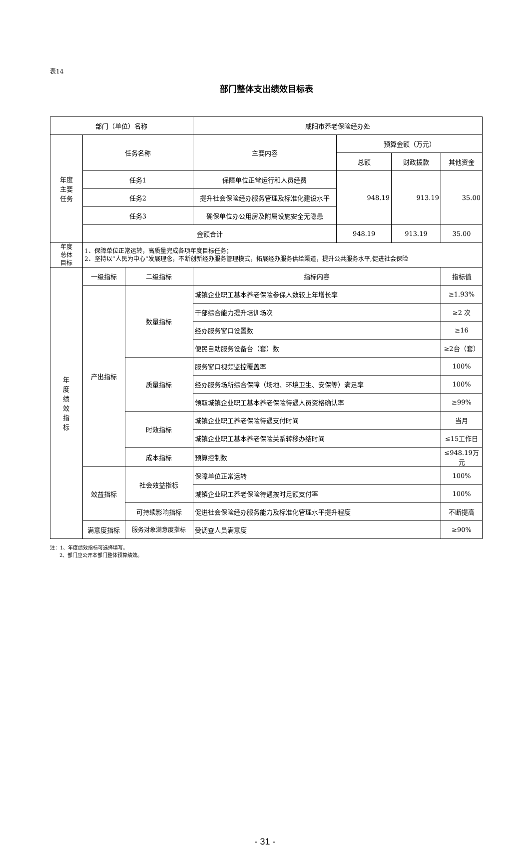表14
部门整体支出绩效目标表
| 部门（单位）名称 | | | 咸阳市养老保险经办处 | | | |
| 年度 主要 任务 | 任务名称 | | 主要内容 | 预算金额（万元） | | |
| | | | | 总额 | 财政拨款 | 其他资金 |
| | 任务1 | | 保障单位正常运行和人员经费 | 948.19 | 913.19 | 35.00 |
| | 任务2 | | 提升社会保险经办服务管理及标准化建设水平 | | | |
| | 任务3 | | 确保单位办公用房及附属设施安全无隐患 | | | |
| | 金额合计 | | | 948.19 | 913.19 | 35.00 |
| 年度 总体 目标 | 1、保障单位正常运转，高质量完成各项年度目标任务； 2、坚持以“人民为中心”发展理念，不断创新经办服务管理模式，拓展经办服务供给渠道，提升公共服务水平,促进社会保险 | | | | | |
| 年 度 绩 效 指 标 | 一级指标 | 二级指标 | 指标内容 | | | 指标值 |
| | 产出指标 | 数量指标 | 城镇企业职工基本养老保险参保人数较上年增长率 | | | ≥1.93% |
| | | | 干部综合能力提升培训场次 | | | ≥2 次 |
| | | | 经办服务窗口设置数 | | | ≥16 |
| | | | 便民自助服务设备台（套）数 | | | ≥2台（套） |
| | | 质量指标 | 服务窗口视频监控覆盖率 | | | 100% |
| | | | 经办服务场所综合保障（场地、环境卫生、安保等）满足率 | | | 100% |
| | | | 领取城镇企业职工基本养老保险待遇人员资格确认率 | | | ≥99% |
| | | 时效指标 | 城镇企业职工养老保险待遇支付时间 | | | 当月 |
| | | | 城镇企业职工基本养老保险关系转移办结时间 | | | ≤15工作日 |
| | | 成本指标 | 预算控制数 | | | ≤948.19万元 |
| | 效益指标 | 社会效益指标 | 保障单位正常运转 | | | 100% |
| | | | 城镇企业职工养老保险待遇按时足额支付率 | | | 100% |
| | | 可持续影响指标 | 促进社会保险经办服务能力及标准化管理水平提升程度 | | | 不断提高 |
| | 满意度指标 | 服务对象满意度指标 | 受调查人员满意度 | | | ≥90% |
注：1、年度绩效指标可选择填写。
2、部门应公开本部门整体预算绩效。
- 31 -